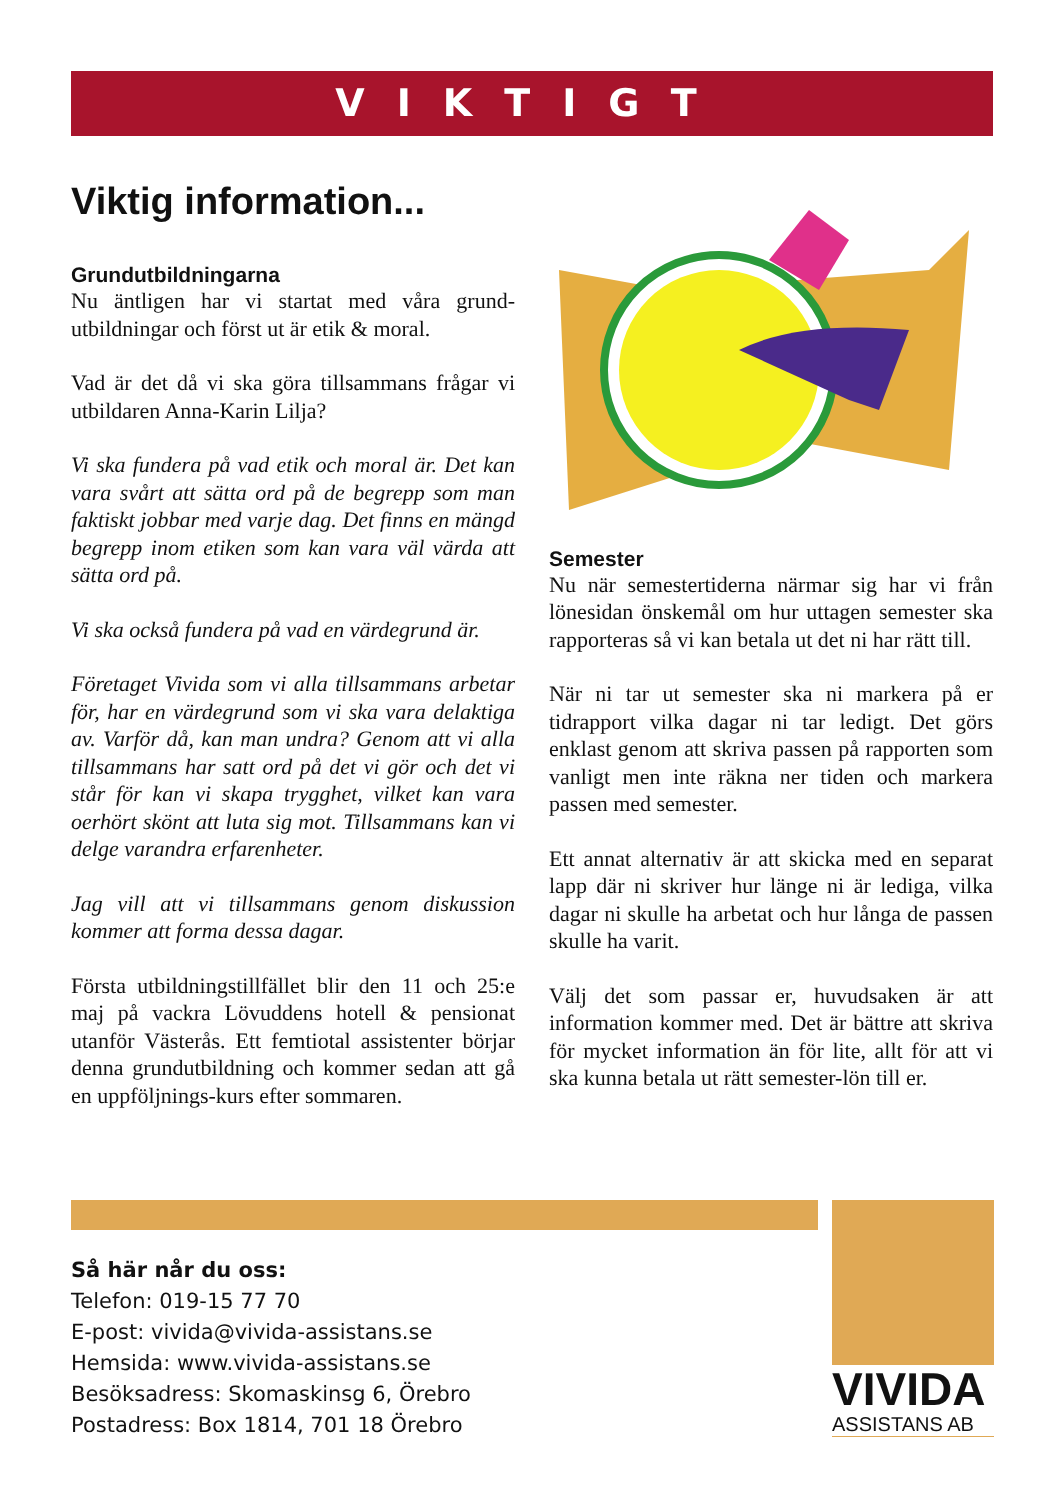VIKTIGT
Viktig information...
Grundutbildningarna
Nu äntligen har vi startat med våra grund-utbildningar och först ut är etik & moral.
Vad är det då vi ska göra tillsammans frågar vi utbildaren Anna-Karin Lilja?
Vi ska fundera på vad etik och moral är. Det kan vara svårt att sätta ord på de begrepp som man faktiskt jobbar med varje dag. Det finns en mängd begrepp inom etiken som kan vara väl värda att sätta ord på.
Vi ska också fundera på vad en värdegrund är.
Företaget Vivida som vi alla tillsammans arbetar för, har en värdegrund som vi ska vara delaktiga av. Varför då, kan man undra? Genom att vi alla tillsammans har satt ord på det vi gör och det vi står för kan vi skapa trygghet, vilket kan vara oerhört skönt att luta sig mot. Tillsammans kan vi delge varandra erfarenheter.
Jag vill att vi tillsammans genom diskussion kommer att forma dessa dagar.
Första utbildningstillfället blir den 11 och 25:e maj på vackra Lövuddens hotell & pensionat utanför Västerås. Ett femtiotal assistenter börjar denna grundutbildning och kommer sedan att gå en uppföljnings-kurs efter sommaren.
Semester
Nu när semestertiderna närmar sig har vi från lönesidan önskemål om hur uttagen semester ska rapporteras så vi kan betala ut det ni har rätt till.
När ni tar ut semester ska ni markera på er tidrapport vilka dagar ni tar ledigt. Det görs enklast genom att skriva passen på rapporten som vanligt men inte räkna ner tiden och markera passen med semester.
Ett annat alternativ är att skicka med en separat lapp där ni skriver hur länge ni är lediga, vilka dagar ni skulle ha arbetat och hur långa de passen skulle ha varit.
Välj det som passar er, huvudsaken är att information kommer med. Det är bättre att skriva för mycket information än för lite, allt för att vi ska kunna betala ut rätt semester-lön till er.
Så här når du oss:
Telefon: 019-15 77 70
E-post: vivida@vivida-assistans.se
Hemsida: www.vivida-assistans.se
Besöksadress: Skomaskinsg 6, Örebro
Postadress: Box 1814, 701 18 Örebro
VIVIDA
ASSISTANS AB